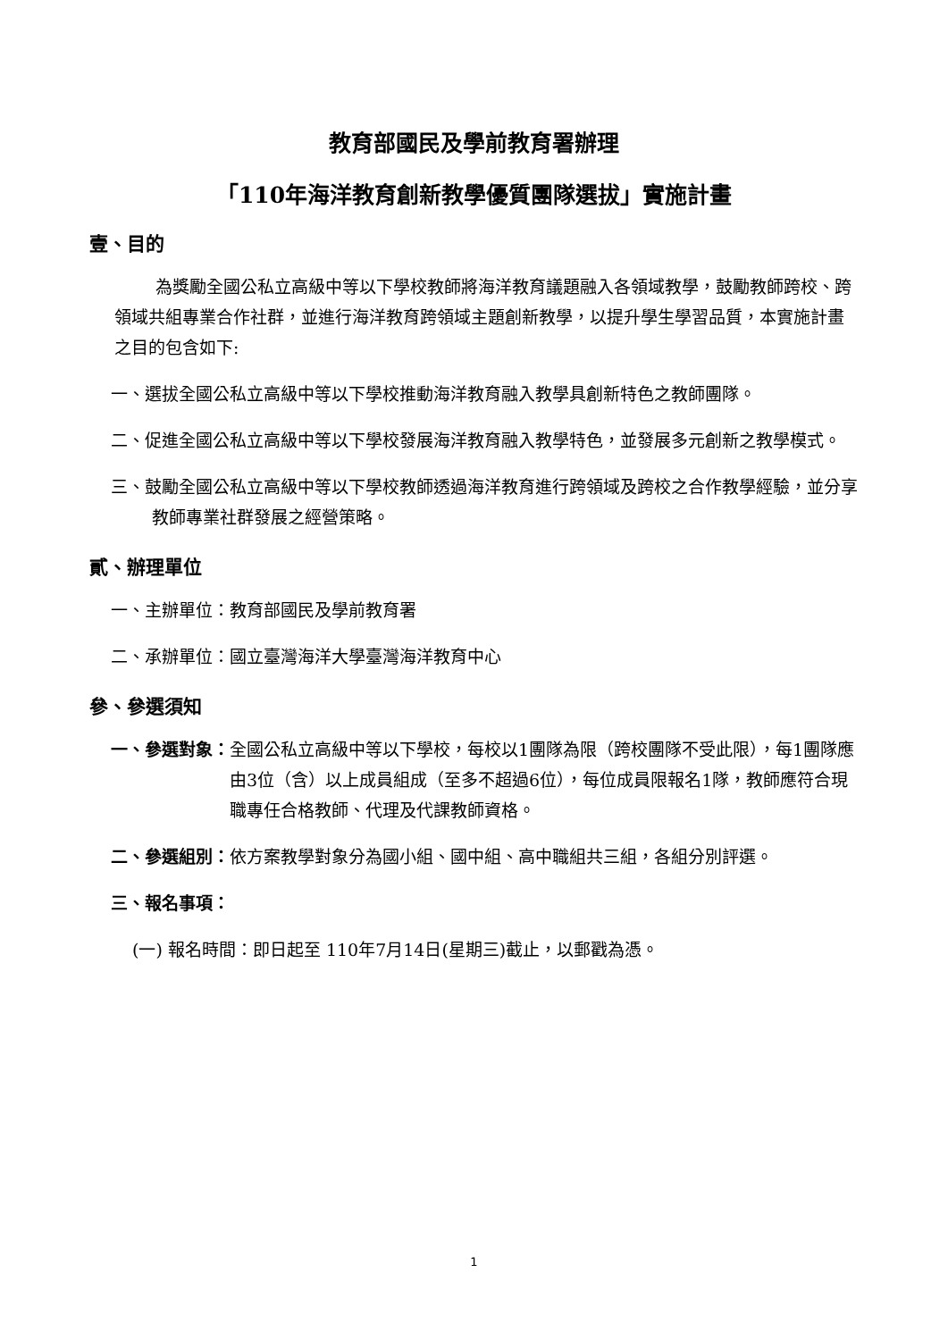教育部國民及學前教育署辦理
「110年海洋教育創新教學優質團隊選拔」實施計畫
壹、目的
為獎勵全國公私立高級中等以下學校教師將海洋教育議題融入各領域教學，鼓勵教師跨校、跨領域共組專業合作社群，並進行海洋教育跨領域主題創新教學，以提升學生學習品質，本實施計畫之目的包含如下:
一、選拔全國公私立高級中等以下學校推動海洋教育融入教學具創新特色之教師團隊。
二、促進全國公私立高級中等以下學校發展海洋教育融入教學特色，並發展多元創新之教學模式。
三、鼓勵全國公私立高級中等以下學校教師透過海洋教育進行跨領域及跨校之合作教學經驗，並分享教師專業社群發展之經營策略。
貳、辦理單位
一、主辦單位：教育部國民及學前教育署
二、承辦單位：國立臺灣海洋大學臺灣海洋教育中心
參、參選須知
一、參選對象： 全國公私立高級中等以下學校，每校以1團隊為限（跨校團隊不受此限），每1團隊應由3位（含）以上成員組成（至多不超過6位），每位成員限報名1隊，教師應符合現職專任合格教師、代理及代課教師資格。
二、參選組別： 依方案教學對象分為國小組、國中組、高中職組共三組，各組分別評選。
三、報名事項：
(一) 報名時間：即日起至 110年7月14日(星期三)截止，以郵戳為憑。
1